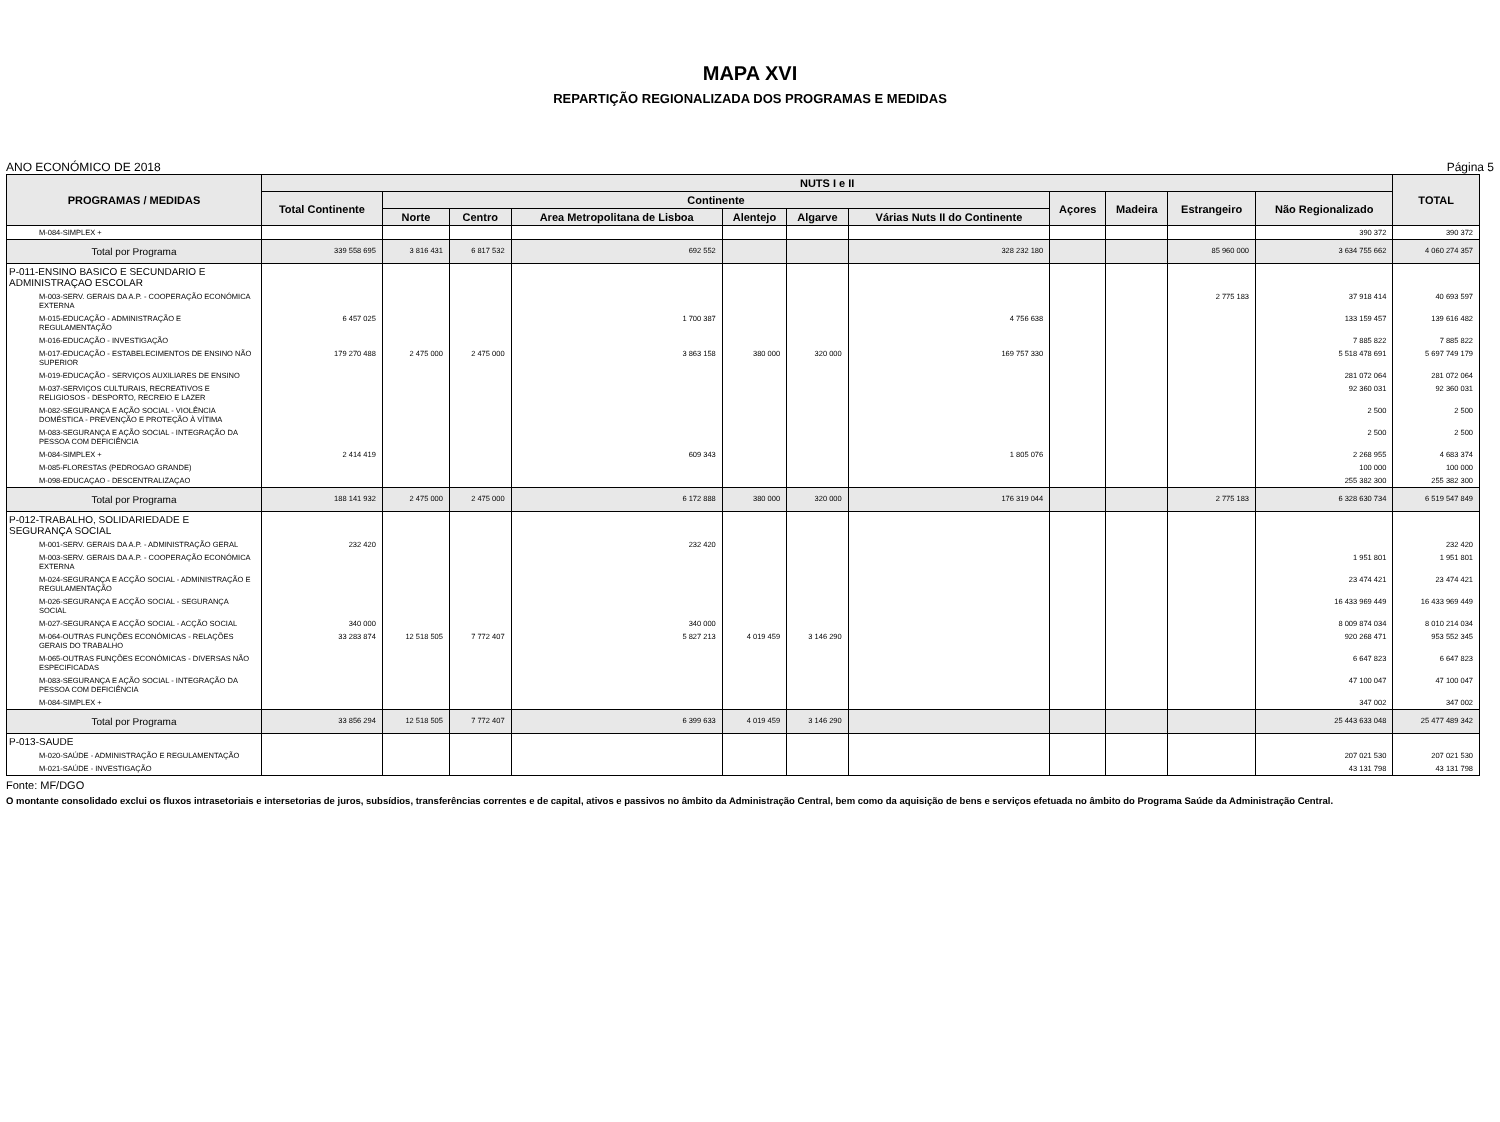MAPA XVI
REPARTIÇÃO REGIONALIZADA DOS PROGRAMAS E MEDIDAS
ANO ECONÓMICO DE 2018 Página 5
| PROGRAMAS / MEDIDAS | NUTS I e II | | | | | | | | | | | TOTAL |
| --- | --- | --- | --- | --- | --- | --- | --- | --- | --- | --- | --- | --- |
| | Total Continente | Continente | | | | | | Açores | Madeira | Estrangeiro | Não Regionalizado | |
| | | Norte | Centro | Area Metropolitana de Lisboa | Alentejo | Algarve | Várias Nuts II do Continente | | | | | |
| M-084-SIMPLEX + | | | | | | | | | | | 390 372 | 390 372 |
| Total por Programa | 339 558 695 | 3 816 431 | 6 817 532 | 692 552 | | | 328 232 180 | | | 85 960 000 | 3 634 755 662 | 4 060 274 357 |
| P-011-ENSINO BASICO E SECUNDARIO E ADMINISTRAÇAO ESCOLAR | | | | | | | | | | | | |
| M-003-SERV. GERAIS DA A.P. - COOPERAÇÃO ECONÓMICA EXTERNA | | | | | | | | | | 2 775 183 | 37 918 414 | 40 693 597 |
| M-015-EDUCAÇÃO - ADMINISTRAÇÃO E REGULAMENTAÇÃO | 6 457 025 | | | 1 700 387 | | | 4 756 638 | | | | 133 159 457 | 139 616 482 |
| M-016-EDUCAÇÃO - INVESTIGAÇÃO | | | | | | | | | | | 7 885 822 | 7 885 822 |
| M-017-EDUCAÇÃO - ESTABELECIMENTOS DE ENSINO NÃO SUPERIOR | 179 270 488 | 2 475 000 | 2 475 000 | 3 863 158 | 380 000 | 320 000 | 169 757 330 | | | | 5 518 478 691 | 5 697 749 179 |
| M-019-EDUCAÇÃO - SERVIÇOS AUXILIARES DE ENSINO | | | | | | | | | | | 281 072 064 | 281 072 064 |
| M-037-SERVIÇOS CULTURAIS, RECREATIVOS E RELIGIOSOS - DESPORTO, RECREIO E LAZER | | | | | | | | | | | 92 360 031 | 92 360 031 |
| M-082-SEGURANÇA E AÇÃO SOCIAL - VIOLÊNCIA DOMÉSTICA - PREVENÇÃO E PROTEÇÃO À VÍTIMA | | | | | | | | | | | 2 500 | 2 500 |
| M-083-SEGURANÇA E AÇÃO SOCIAL - INTEGRAÇÃO DA PESSOA COM DEFICIÊNCIA | | | | | | | | | | | 2 500 | 2 500 |
| M-084-SIMPLEX + | 2 414 419 | | | 609 343 | | | 1 805 076 | | | | 2 268 955 | 4 683 374 |
| M-085-FLORESTAS (PEDROGAO GRANDE) | | | | | | | | | | | 100 000 | 100 000 |
| M-098-EDUCAÇAO - DESCENTRALIZAÇAO | | | | | | | | | | | 255 382 300 | 255 382 300 |
| Total por Programa | 188 141 932 | 2 475 000 | 2 475 000 | 6 172 888 | 380 000 | 320 000 | 176 319 044 | | | 2 775 183 | 6 328 630 734 | 6 519 547 849 |
| P-012-TRABALHO, SOLIDARIEDADE E SEGURANÇA SOCIAL | | | | | | | | | | | | |
| M-001-SERV. GERAIS DA A.P. - ADMINISTRAÇÃO GERAL | 232 420 | | | 232 420 | | | | | | | | 232 420 |
| M-003-SERV. GERAIS DA A.P. - COOPERAÇÃO ECONÓMICA EXTERNA | | | | | | | | | | | 1 951 801 | 1 951 801 |
| M-024-SEGURANÇA E ACÇÃO SOCIAL - ADMINISTRAÇÃO E REGULAMENTAÇÃO | | | | | | | | | | | 23 474 421 | 23 474 421 |
| M-026-SEGURANÇA E ACÇÃO SOCIAL - SEGURANÇA SOCIAL | | | | | | | | | | | 16 433 969 449 | 16 433 969 449 |
| M-027-SEGURANÇA E ACÇÃO SOCIAL - ACÇÃO SOCIAL | 340 000 | | | 340 000 | | | | | | | 8 009 874 034 | 8 010 214 034 |
| M-064-OUTRAS FUNÇÕES ECONÓMICAS - RELAÇÕES GERAIS DO TRABALHO | 33 283 874 | 12 518 505 | 7 772 407 | 5 827 213 | 4 019 459 | 3 146 290 | | | | | 920 268 471 | 953 552 345 |
| M-065-OUTRAS FUNÇÕES ECONÓMICAS - DIVERSAS NÃO ESPECIFICADAS | | | | | | | | | | | 6 647 823 | 6 647 823 |
| M-083-SEGURANÇA E AÇÃO SOCIAL - INTEGRAÇÃO DA PESSOA COM DEFICIÊNCIA | | | | | | | | | | | 47 100 047 | 47 100 047 |
| M-084-SIMPLEX + | | | | | | | | | | | 347 002 | 347 002 |
| Total por Programa | 33 856 294 | 12 518 505 | 7 772 407 | 6 399 633 | 4 019 459 | 3 146 290 | | | | | 25 443 633 048 | 25 477 489 342 |
| P-013-SAUDE | | | | | | | | | | | | |
| M-020-SAÚDE - ADMINISTRAÇÃO E REGULAMENTAÇÃO | | | | | | | | | | | 207 021 530 | 207 021 530 |
| M-021-SAÚDE - INVESTIGAÇÃO | | | | | | | | | | | 43 131 798 | 43 131 798 |
Fonte: MF/DGO
O montante consolidado exclui os fluxos intrasetoriais e intersetorias de juros, subsídios, transferências correntes e de capital, ativos e passivos no âmbito da Administração Central, bem como da aquisição de bens e serviços efetuada no âmbito do Programa Saúde da Administração Central.